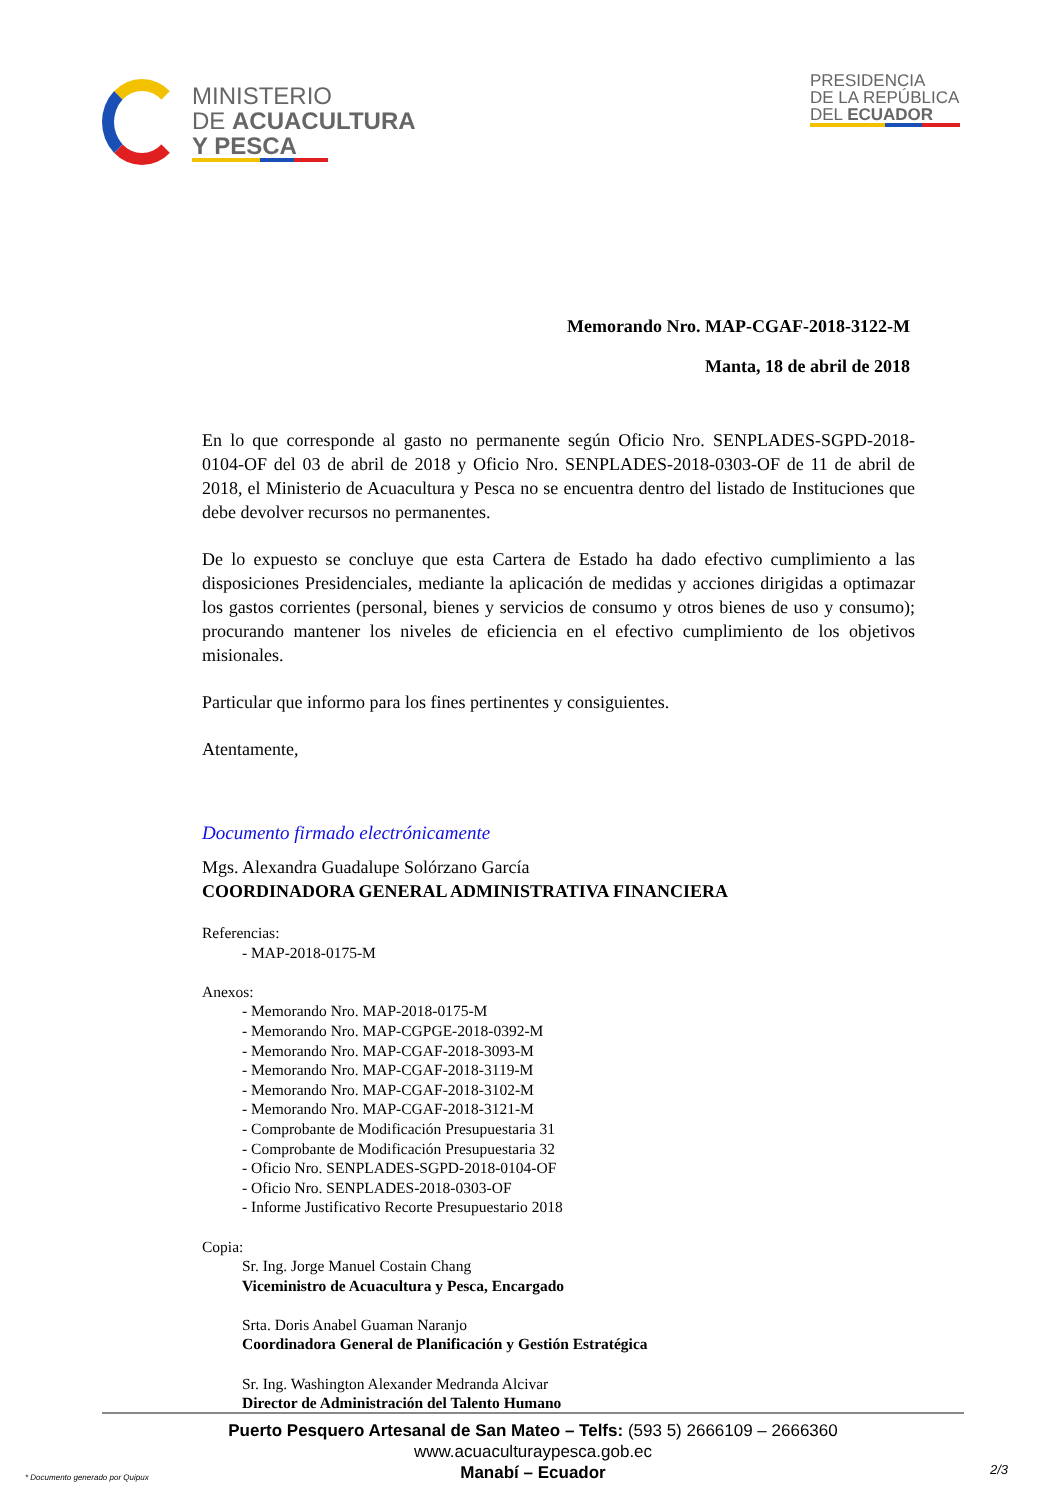MINISTERIO
DE ACUACULTURA
Y PESCA
PRESIDENCIA
DE LA REPÚBLICA
DEL ECUADOR
Memorando Nro. MAP-CGAF-2018-3122-M
Manta, 18 de abril de 2018
En lo que corresponde al gasto no permanente según Oficio Nro. SENPLADES-SGPD-2018-0104-OF del 03 de abril de 2018 y Oficio Nro. SENPLADES-2018-0303-OF de 11 de abril de 2018, el Ministerio de Acuacultura y Pesca no se encuentra dentro del listado de Instituciones que debe devolver recursos no permanentes.
De lo expuesto se concluye que esta Cartera de Estado ha dado efectivo cumplimiento a las disposiciones Presidenciales, mediante la aplicación de medidas y acciones dirigidas a optimazar los gastos corrientes (personal, bienes y servicios de consumo y otros bienes de uso y consumo); procurando mantener los niveles de eficiencia en el efectivo cumplimiento de los objetivos misionales.
Particular que informo para los fines pertinentes y consiguientes.
Atentamente,
Documento firmado electrónicamente
Mgs. Alexandra Guadalupe Solórzano García
COORDINADORA GENERAL ADMINISTRATIVA FINANCIERA
Referencias:
- MAP-2018-0175-M
Anexos:
- Memorando Nro. MAP-2018-0175-M
- Memorando Nro. MAP-CGPGE-2018-0392-M
- Memorando Nro. MAP-CGAF-2018-3093-M
- Memorando Nro. MAP-CGAF-2018-3119-M
- Memorando Nro. MAP-CGAF-2018-3102-M
- Memorando Nro. MAP-CGAF-2018-3121-M
- Comprobante de Modificación Presupuestaria 31
- Comprobante de Modificación Presupuestaria 32
- Oficio Nro. SENPLADES-SGPD-2018-0104-OF
- Oficio Nro. SENPLADES-2018-0303-OF
- Informe Justificativo Recorte Presupuestario 2018
Copia:
Sr. Ing. Jorge Manuel Costain Chang
Viceministro de Acuacultura y Pesca, Encargado
Srta. Doris Anabel Guaman Naranjo
Coordinadora General de Planificación y Gestión Estratégica
Sr. Ing. Washington Alexander Medranda Alcivar
Director de Administración del Talento Humano
Puerto Pesquero Artesanal de San Mateo – Telfs: (593 5) 2666109 – 2666360
www.acuaculturaypesca.gob.ec
Manabí – Ecuador
* Documento generado por Quipux
2/3